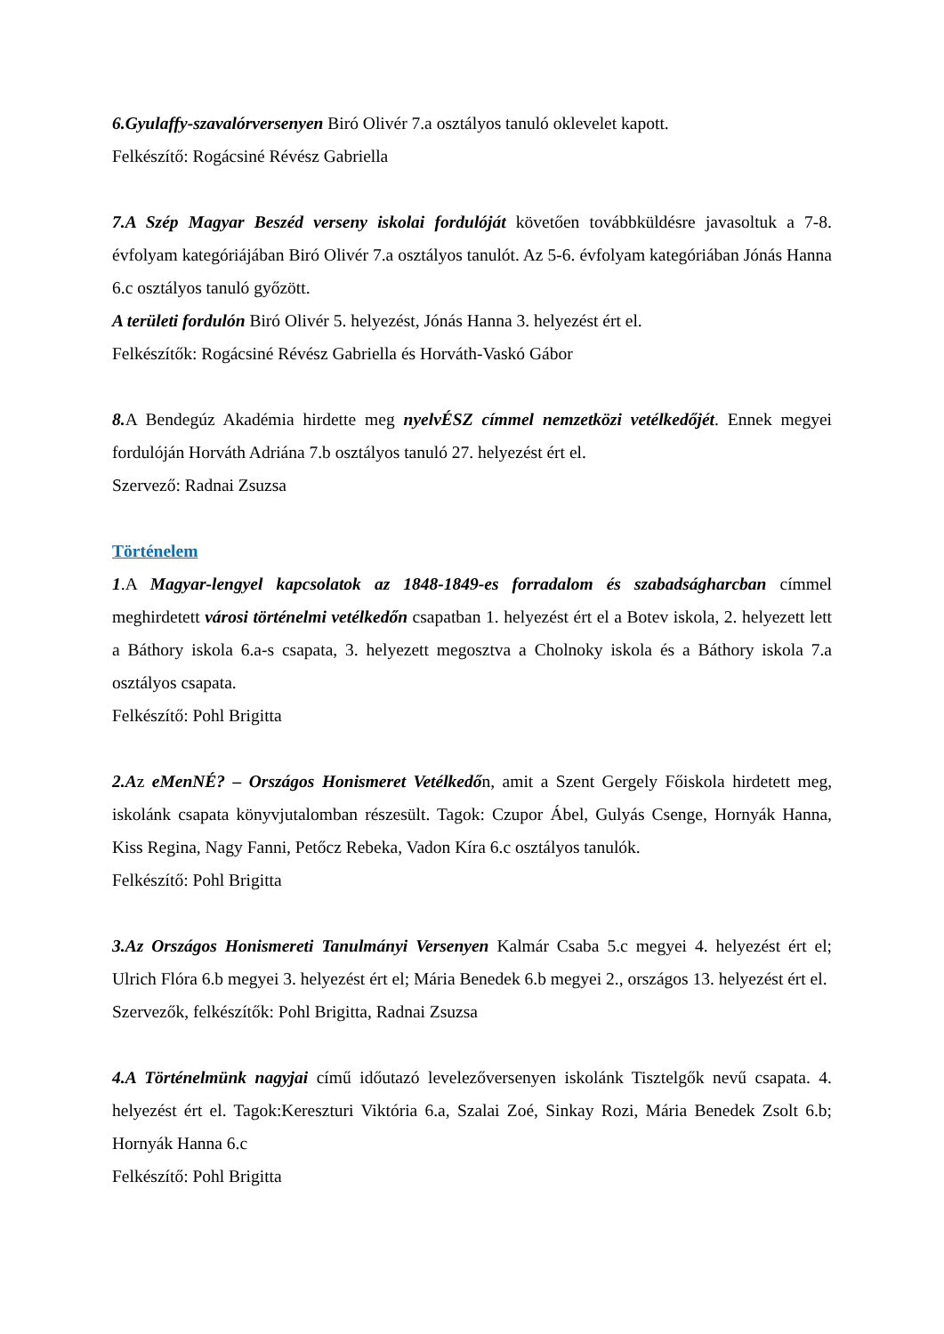6.Gyulaffy-szavalórversenyen Biró Olivér 7.a osztályos tanuló oklevelet kapott.
Felkészítő: Rogácsiné Révész Gabriella
7.A Szép Magyar Beszéd verseny iskolai fordulóját követően továbbküldésre javasoltuk a 7-8. évfolyam kategóriájában Biró Olivér 7.a osztályos tanulót. Az 5-6. évfolyam kategóriában Jónás Hanna 6.c osztályos tanuló győzött.
A területi fordulón Biró Olivér 5. helyezést, Jónás Hanna 3. helyezést ért el.
Felkészítők: Rogácsiné Révész Gabriella és Horváth-Vaskó Gábor
8. A Bendegúz Akadémia hirdette meg nyelvÉSZ címmel nemzetközi vetélkedőjét. Ennek megyei fordulóján Horváth Adriána 7.b osztályos tanuló 27. helyezést ért el.
Szervező: Radnai Zsuzsa
Történelem
1.A Magyar-lengyel kapcsolatok az 1848-1849-es forradalom és szabadságharcban címmel meghirdetett városi történelmi vetélkedőn csapatban 1. helyezést ért el a Botev iskola, 2. helyezett lett a Báthory iskola 6.a-s csapata, 3. helyezett megosztva a Cholnoky iskola és a Báthory iskola 7.a osztályos csapata.
Felkészítő: Pohl Brigitta
2.Az eMenNÉ? – Országos Honismeret Vetélkedőn, amit a Szent Gergely Főiskola hirdetett meg, iskolánk csapata könyvjutalomban részesült. Tagok: Czupor Ábel, Gulyás Csenge, Hornyák Hanna, Kiss Regina, Nagy Fanni, Petőcz Rebeka, Vadon Kíra 6.c osztályos tanulók.
Felkészítő: Pohl Brigitta
3.Az Országos Honismereti Tanulmányi Versenyen Kalmár Csaba 5.c megyei 4. helyezést ért el; Ulrich Flóra 6.b megyei 3. helyezést ért el; Mária Benedek 6.b megyei 2., országos 13. helyezést ért el.
Szervezők, felkészítők: Pohl Brigitta, Radnai Zsuzsa
4.A Történelmünk nagyjai című időutazó levelezőversenyen iskolánk Tisztelgők nevű csapata. 4. helyezést ért el. Tagok:Kereszturi Viktória 6.a, Szalai Zoé, Sinkay Rozi, Mária Benedek Zsolt 6.b; Hornyák Hanna 6.c
Felkészítő: Pohl Brigitta